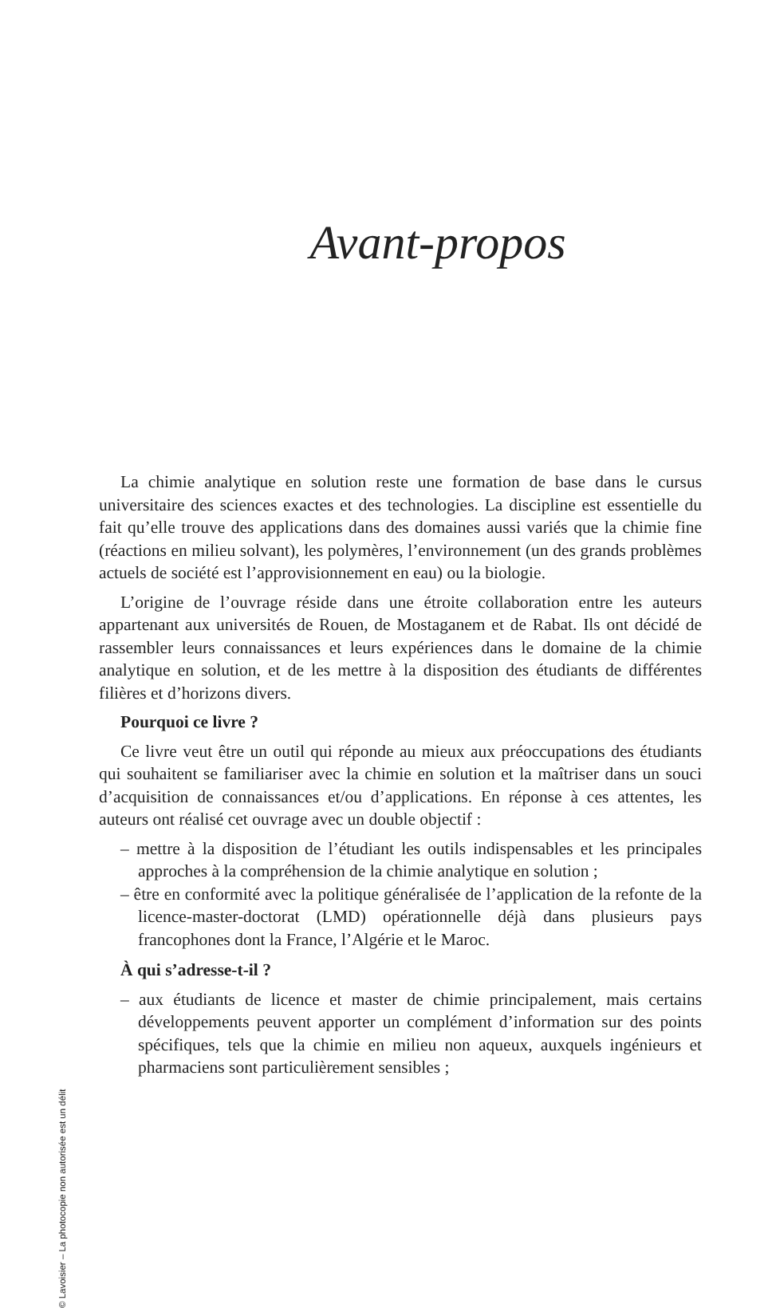Avant-propos
La chimie analytique en solution reste une formation de base dans le cursus universitaire des sciences exactes et des technologies. La discipline est essentielle du fait qu’elle trouve des applications dans des domaines aussi variés que la chimie fine (réactions en milieu solvant), les polymères, l’environnement (un des grands problèmes actuels de société est l’approvisionnement en eau) ou la biologie.
L’origine de l’ouvrage réside dans une étroite collaboration entre les auteurs appartenant aux universités de Rouen, de Mostaganem et de Rabat. Ils ont décidé de rassembler leurs connaissances et leurs expériences dans le domaine de la chimie analytique en solution, et de les mettre à la disposition des étudiants de différentes filières et d’horizons divers.
Pourquoi ce livre ?
Ce livre veut être un outil qui réponde au mieux aux préoccupations des étudiants qui souhaitent se familiariser avec la chimie en solution et la maîtriser dans un souci d’acquisition de connaissances et/ou d’applications. En réponse à ces attentes, les auteurs ont réalisé cet ouvrage avec un double objectif :
– mettre à la disposition de l’étudiant les outils indispensables et les principales approches à la compréhension de la chimie analytique en solution ;
– être en conformité avec la politique généralisée de l’application de la refonte de la licence-master-doctorat (LMD) opérationnelle déjà dans plusieurs pays francophones dont la France, l’Algérie et le Maroc.
À qui s’adresse-t-il ?
– aux étudiants de licence et master de chimie principalement, mais certains développements peuvent apporter un complément d’information sur des points spécifiques, tels que la chimie en milieu non aqueux, auxquels ingénieurs et pharmaciens sont particulièrement sensibles ;
© Lavoisier – La photocopie non autorisée est un délit